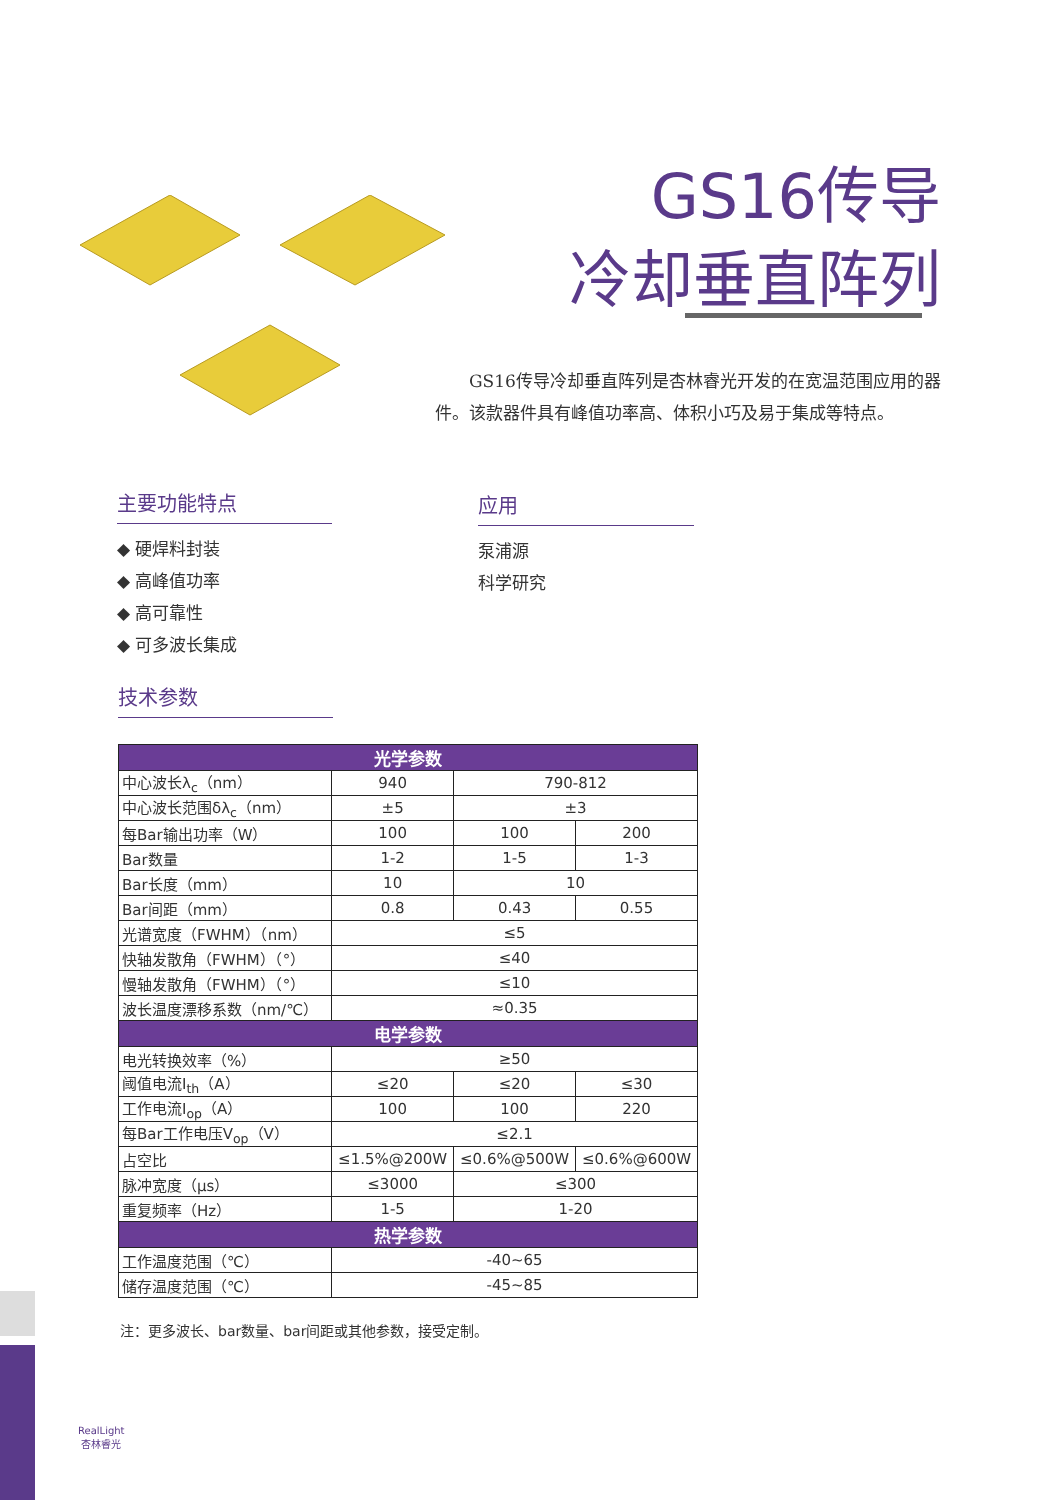GS16传导
冷却垂直阵列
GS16传导冷却垂直阵列是杏林睿光开发的在宽温范围应用的器件。该款器件具有峰值功率高、体积小巧及易于集成等特点。
主要功能特点 应用
◆ 硬焊料封装
◆ 高峰值功率
◆ 高可靠性
◆ 可多波长集成
泵浦源
科学研究
技术参数
| 光学参数 | | | |
| --- | --- | --- | --- |
| 中心波长λ<sub>c</sub>（nm） | 940 | 790-812 | |
| 中心波长范围δλ<sub>c</sub>（nm） | ±5 | ±3 | |
| 每Bar输出功率（W） | 100 | 100 | 200 |
| Bar数量 | 1-2 | 1-5 | 1-3 |
| Bar长度（mm） | 10 | 10 | |
| Bar间距（mm） | 0.8 | 0.43 | 0.55 |
| 光谱宽度（FWHM）（nm） | ≤5 | | |
| 快轴发散角（FWHM）（°） | ≤40 | | |
| 慢轴发散角（FWHM）（°） | ≤10 | | |
| 波长温度漂移系数（nm/℃） | ≈0.35 | | |
| 电学参数 | | | |
| 电光转换效率（%） | ≥50 | | |
| 阈值电流I<sub>th</sub>（A） | ≤20 | ≤20 | ≤30 |
| 工作电流I<sub>op</sub>（A） | 100 | 100 | 220 |
| 每Bar工作电压V<sub>op</sub>（V） | ≤2.1 | | |
| 占空比 | ≤1.5%@200W | ≤0.6%@500W | ≤0.6%@600W |
| 脉冲宽度（μs） | ≤3000 | ≤300 | |
| 重复频率（Hz） | 1-5 | 1-20 | |
| 热学参数 | | | |
| 工作温度范围（℃） | -40~65 | | |
| 储存温度范围（℃） | -45~85 | | |
注：更多波长、bar数量、bar间距或其他参数，接受定制。
RealLight
杏林睿光